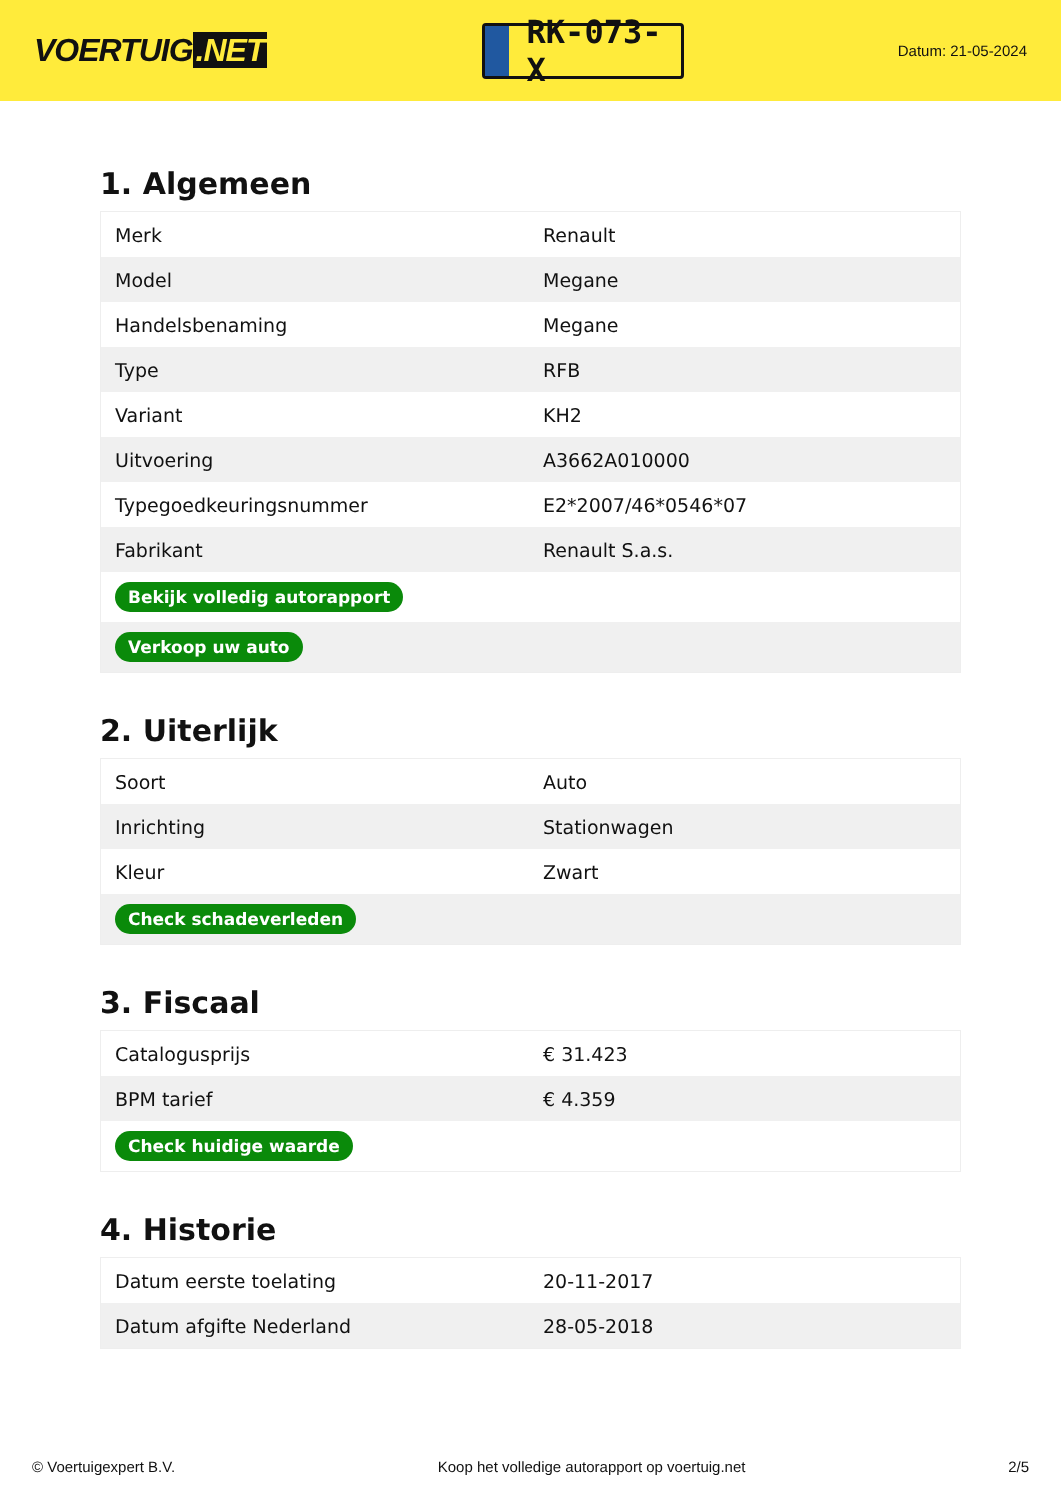VOERTUIG.NET
RK-073-X
Datum: 21-05-2024
1. Algemeen
| Merk | Renault |
| Model | Megane |
| Handelsbenaming | Megane |
| Type | RFB |
| Variant | KH2 |
| Uitvoering | A3662A010000 |
| Typegoedkeuringsnummer | E2*2007/46*0546*07 |
| Fabrikant | Renault S.a.s. |
| Bekijk volledig autorapport | |
| Verkoop uw auto | |
2. Uiterlijk
| Soort | Auto |
| Inrichting | Stationwagen |
| Kleur | Zwart |
| Check schadeverleden | |
3. Fiscaal
| Catalogusprijs | € 31.423 |
| BPM tarief | € 4.359 |
| Check huidige waarde | |
4. Historie
| Datum eerste toelating | 20-11-2017 |
| Datum afgifte Nederland | 28-05-2018 |
© Voertuigexpert B.V. Koop het volledige autorapport op voertuig.net 2/5